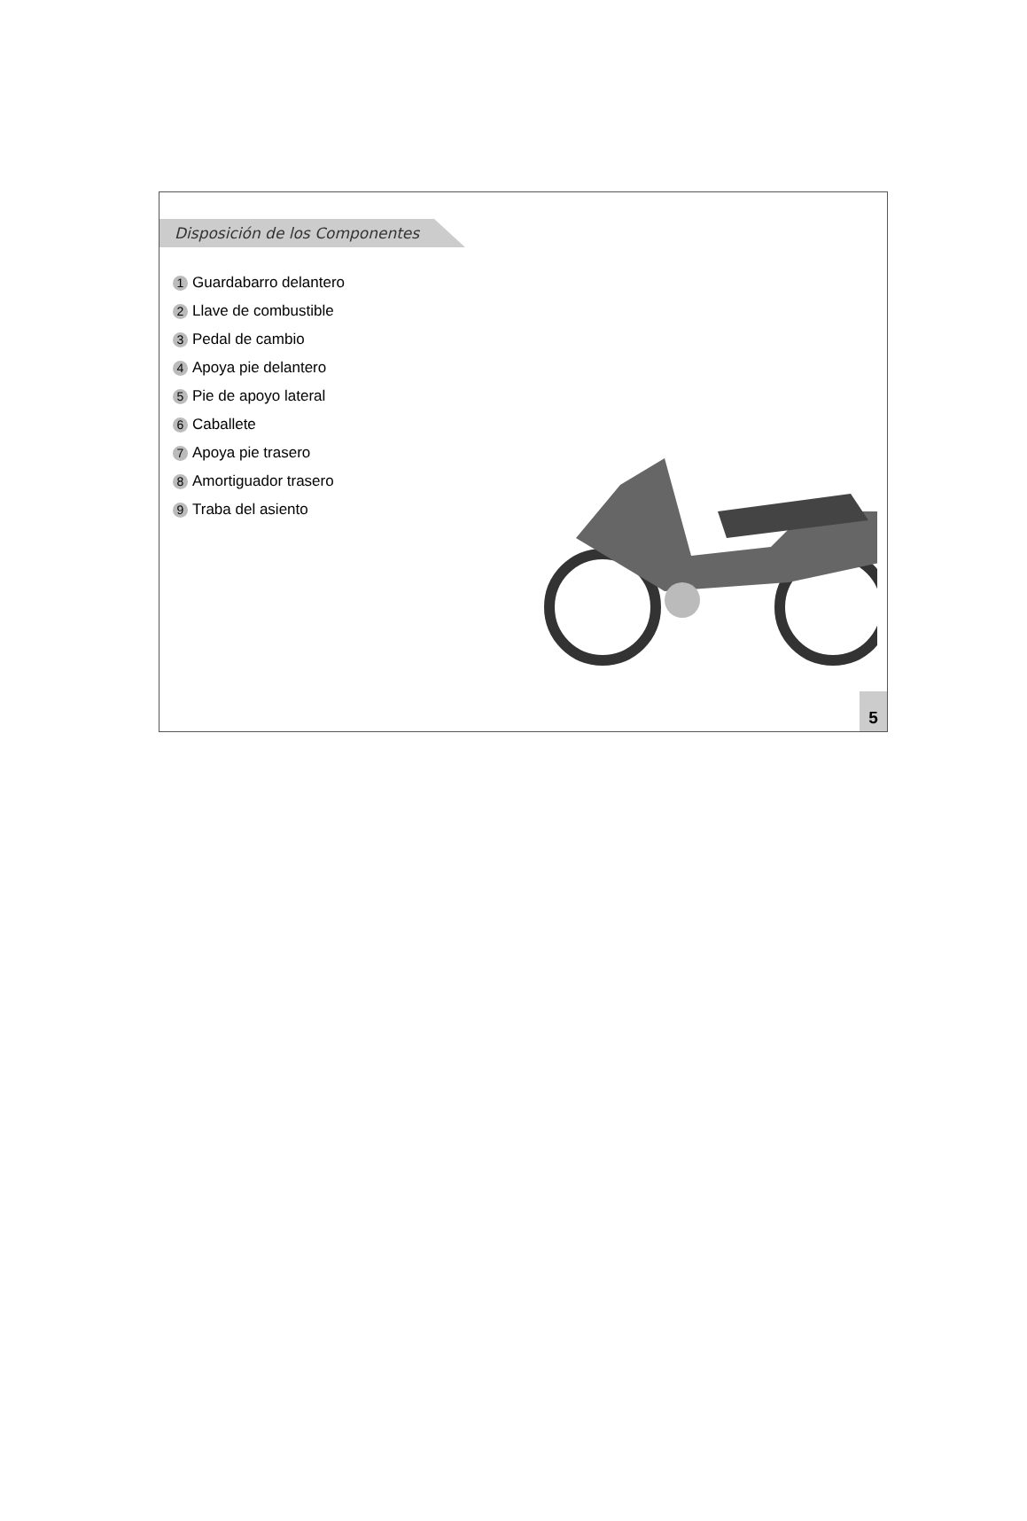Disposición de los Componentes
1 Guardabarro delantero
2 Llave de combustible
3 Pedal de cambio
4 Apoya pie delantero
5 Pie de apoyo lateral
6 Caballete
7 Apoya pie trasero
8 Amortiguador trasero
9 Traba del asiento
5